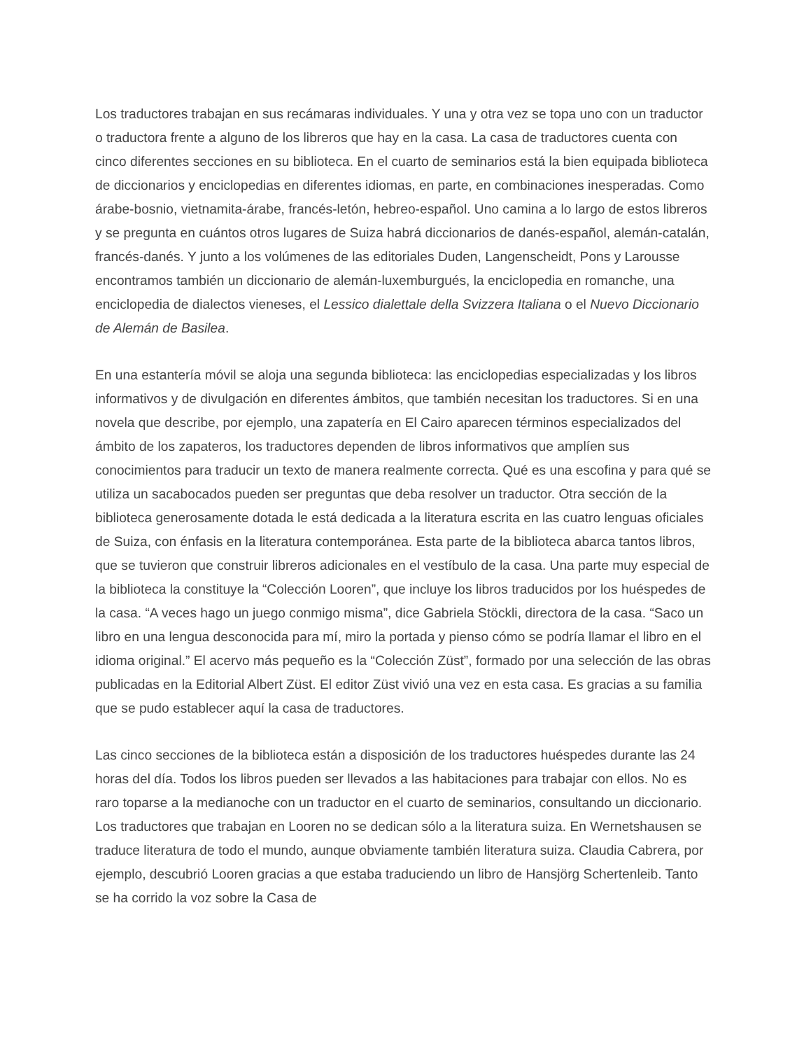Los traductores trabajan en sus recámaras individuales. Y una y otra vez se topa uno con un traductor o traductora frente a alguno de los libreros que hay en la casa. La casa de traductores cuenta con cinco diferentes secciones en su biblioteca. En el cuarto de seminarios está la bien equipada biblioteca de diccionarios y enciclopedias en diferentes idiomas, en parte, en combinaciones inesperadas. Como árabe-bosnio, vietnamita-árabe, francés-letón, hebreo-español. Uno camina a lo largo de estos libreros y se pregunta en cuántos otros lugares de Suiza habrá diccionarios de danés-español, alemán-catalán, francés-danés. Y junto a los volúmenes de las editoriales Duden, Langenscheidt, Pons y Larousse encontramos también un diccionario de alemán-luxemburgués, la enciclopedia en romanche, una enciclopedia de dialectos vieneses, el Lessico dialettale della Svizzera Italiana o el Nuevo Diccionario de Alemán de Basilea.
En una estantería móvil se aloja una segunda biblioteca: las enciclopedias especializadas y los libros informativos y de divulgación en diferentes ámbitos, que también necesitan los traductores. Si en una novela que describe, por ejemplo, una zapatería en El Cairo aparecen términos especializados del ámbito de los zapateros, los traductores dependen de libros informativos que amplíen sus conocimientos para traducir un texto de manera realmente correcta. Qué es una escofina y para qué se utiliza un sacabocados pueden ser preguntas que deba resolver un traductor. Otra sección de la biblioteca generosamente dotada le está dedicada a la literatura escrita en las cuatro lenguas oficiales de Suiza, con énfasis en la literatura contemporánea. Esta parte de la biblioteca abarca tantos libros, que se tuvieron que construir libreros adicionales en el vestíbulo de la casa. Una parte muy especial de la biblioteca la constituye la “Colección Looren”, que incluye los libros traducidos por los huéspedes de la casa. “A veces hago un juego conmigo misma”, dice Gabriela Stöckli, directora de la casa. “Saco un libro en una lengua desconocida para mí, miro la portada y pienso cómo se podría llamar el libro en el idioma original.” El acervo más pequeño es la “Colección Züst”, formado por una selección de las obras publicadas en la Editorial Albert Züst. El editor Züst vivió una vez en esta casa. Es gracias a su familia que se pudo establecer aquí la casa de traductores.
Las cinco secciones de la biblioteca están a disposición de los traductores huéspedes durante las 24 horas del día. Todos los libros pueden ser llevados a las habitaciones para trabajar con ellos. No es raro toparse a la medianoche con un traductor en el cuarto de seminarios, consultando un diccionario. Los traductores que trabajan en Looren no se dedican sólo a la literatura suiza. En Wernetshausen se traduce literatura de todo el mundo, aunque obviamente también literatura suiza. Claudia Cabrera, por ejemplo, descubrió Looren gracias a que estaba traduciendo un libro de Hansjörg Schertenleib. Tanto se ha corrido la voz sobre la Casa de